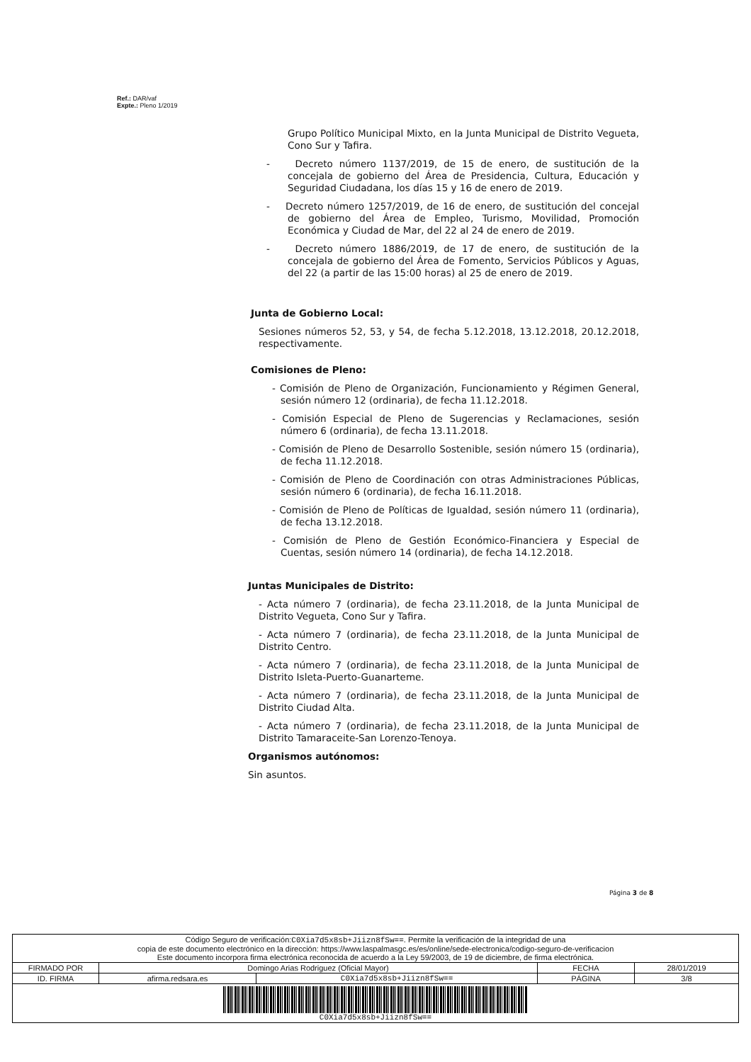Ref.: DAR/vaf
Expte.: Pleno 1/2019
Grupo Político Municipal Mixto, en la Junta Municipal de Distrito Vegueta, Cono Sur y Tafira.
- Decreto número 1137/2019, de 15 de enero, de sustitución de la concejala de gobierno del Área de Presidencia, Cultura, Educación y Seguridad Ciudadana, los días 15 y 16 de enero de 2019.
- Decreto número 1257/2019, de 16 de enero, de sustitución del concejal de gobierno del Área de Empleo, Turismo, Movilidad, Promoción Económica y Ciudad de Mar, del 22 al 24 de enero de 2019.
- Decreto número 1886/2019, de 17 de enero, de sustitución de la concejala de gobierno del Área de Fomento, Servicios Públicos y Aguas, del 22 (a partir de las 15:00 horas) al 25 de enero de 2019.
Junta de Gobierno Local:
Sesiones números 52, 53, y 54, de fecha 5.12.2018, 13.12.2018, 20.12.2018, respectivamente.
Comisiones de Pleno:
- Comisión de Pleno de Organización, Funcionamiento y Régimen General, sesión número 12 (ordinaria), de fecha 11.12.2018.
- Comisión Especial de Pleno de Sugerencias y Reclamaciones, sesión número 6 (ordinaria), de fecha 13.11.2018.
- Comisión de Pleno de Desarrollo Sostenible, sesión número 15 (ordinaria), de fecha 11.12.2018.
- Comisión de Pleno de Coordinación con otras Administraciones Públicas, sesión número 6 (ordinaria), de fecha 16.11.2018.
- Comisión de Pleno de Políticas de Igualdad, sesión número 11 (ordinaria), de fecha 13.12.2018.
- Comisión de Pleno de Gestión Económico-Financiera y Especial de Cuentas, sesión número 14 (ordinaria), de fecha 14.12.2018.
Juntas Municipales de Distrito:
- Acta número 7 (ordinaria), de fecha 23.11.2018, de la Junta Municipal de Distrito Vegueta, Cono Sur y Tafira.
- Acta número 7 (ordinaria), de fecha 23.11.2018, de la Junta Municipal de Distrito Centro.
- Acta número 7 (ordinaria), de fecha 23.11.2018, de la Junta Municipal de Distrito Isleta-Puerto-Guanarteme.
- Acta número 7 (ordinaria), de fecha 23.11.2018, de la Junta Municipal de Distrito Ciudad Alta.
- Acta número 7 (ordinaria), de fecha 23.11.2018, de la Junta Municipal de Distrito Tamaraceite-San Lorenzo-Tenoya.
Organismos autónomos:
Sin asuntos.
Página 3 de 8
| Código Seguro de verificación: C0Xia7d5x8sb+Jiizn8fSw== . Permite la verificación de la integridad de una copia de este documento electrónico en la dirección: https://www.laspalmasgc.es/es/online/sede-electronica/codigo-seguro-de-verificacion Este documento incorpora firma electrónica reconocida de acuerdo a la Ley 59/2003, de 19 de diciembre, de firma electrónica. | | | | |
| FIRMADO POR | Domingo Arias Rodriguez (Oficial Mayor) | | FECHA | 28/01/2019 |
| ID. FIRMA | afirma.redsara.es | C0Xia7d5x8sb+Jiizn8fSw== | PÁGINA | 3/8 |
| C0Xia7d5x8sb+Jiizn8fSw== | | | | |